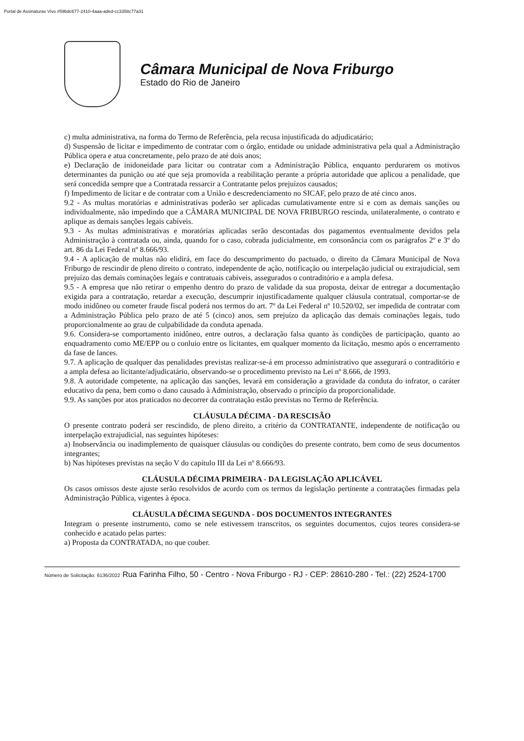Portal de Assinaturas Vivo #59bdc677-2410-4aaa-aded-cc3358c77a31
Câmara Municipal de Nova Friburgo
Estado do Rio de Janeiro
c) multa administrativa, na forma do Termo de Referência, pela recusa injustificada do adjudicatário;
d) Suspensão de licitar e impedimento de contratar com o órgão, entidade ou unidade administrativa pela qual a Administração Pública opera e atua concretamente, pelo prazo de até dois anos;
e) Declaração de inidoneidade para licitar ou contratar com a Administração Pública, enquanto perdurarem os motivos determinantes da punição ou até que seja promovida a reabilitação perante a própria autoridade que aplicou a penalidade, que será concedida sempre que a Contratada ressarcir a Contratante pelos prejuízos causados;
f) Impedimento de licitar e de contratar com a União e descredenciamento no SICAF, pelo prazo de até cinco anos.
9.2 - As multas moratórias e administrativas poderão ser aplicadas cumulativamente entre si e com as demais sanções ou individualmente, não impedindo que a CÂMARA MUNICIPAL DE NOVA FRIBURGO rescinda, unilateralmente, o contrato e aplique as demais sanções legais cabíveis.
9.3 - As multas administrativas e moratórias aplicadas serão descontadas dos pagamentos eventualmente devidos pela Administração à contratada ou, ainda, quando for o caso, cobrada judicialmente, em consonância com os parágrafos 2º e 3º do art. 86 da Lei Federal nº 8.666/93.
9.4 - A aplicação de multas não elidirá, em face do descumprimento do pactuado, o direito da Câmara Municipal de Nova Friburgo de rescindir de pleno direito o contrato, independente de ação, notificação ou interpelação judicial ou extrajudicial, sem prejuízo das demais cominações legais e contratuais cabíveis, assegurados o contraditório e a ampla defesa.
9.5 - A empresa que não retirar o empenho dentro do prazo de validade da sua proposta, deixar de entregar a documentação exigida para a contratação, retardar a execução, descumprir injustificadamente qualquer cláusula contratual, comportar-se de modo inidôneo ou cometer fraude fiscal poderá nos termos do art. 7º da Lei Federal nº 10.520/02, ser impedida de contratar com a Administração Pública pelo prazo de até 5 (cinco) anos, sem prejuízo da aplicação das demais cominações legais, tudo proporcionalmente ao grau de culpabilidade da conduta apenada.
9.6. Considera-se comportamento inidôneo, entre outros, a declaração falsa quanto às condições de participação, quanto ao enquadramento como ME/EPP ou o conluio entre os licitantes, em qualquer momento da licitação, mesmo após o encerramento da fase de lances.
9.7. A aplicação de qualquer das penalidades previstas realizar-se-á em processo administrativo que assegurará o contraditório e a ampla defesa ao licitante/adjudicatário, observando-se o procedimento previsto na Lei nº 8.666, de 1993.
9.8. A autoridade competente, na aplicação das sanções, levará em consideração a gravidade da conduta do infrator, o caráter educativo da pena, bem como o dano causado à Administração, observado o princípio da proporcionalidade.
9.9. As sanções por atos praticados no decorrer da contratação estão previstas no Termo de Referência.
CLÁUSULA DÉCIMA - DA RESCISÃO
O presente contrato poderá ser rescindido, de pleno direito, a critério da CONTRATANTE, independente de notificação ou interpelação extrajudicial, nas seguintes hipóteses:
a) Inobservância ou inadimplemento de quaisquer cláusulas ou condições do presente contrato, bem como de seus documentos integrantes;
b) Nas hipóteses previstas na seção V do capítulo III da Lei nº 8.666/93.
CLÁUSULA DÉCIMA PRIMEIRA - DA LEGISLAÇÃO APLICÁVEL
Os casos omissos deste ajuste serão resolvidos de acordo com os termos da legislação pertinente a contratações firmadas pela Administração Pública, vigentes à época.
CLÁUSULA DÉCIMA SEGUNDA - DOS DOCUMENTOS INTEGRANTES
Integram o presente instrumento, como se nele estivessem transcritos, os seguintes documentos, cujos teores considera-se conhecido e acatado pelas partes:
a) Proposta da CONTRATADA, no que couber.
Número de Solicitação: 6136/2022 Rua Farinha Filho, 50 - Centro - Nova Friburgo - RJ - CEP: 28610-280 - Tel.: (22) 2524-1700